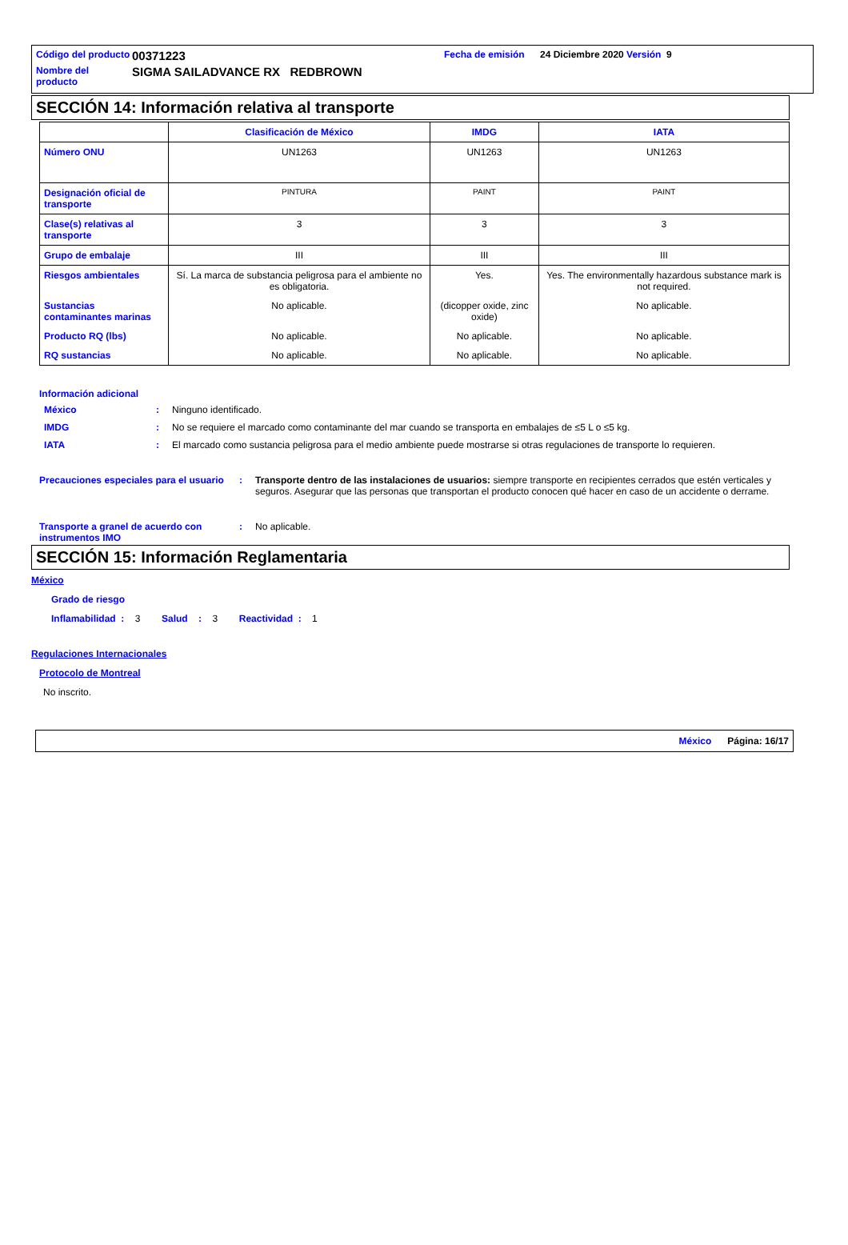| Código del producto | 00371223 | Fecha de emisión | 24 Diciembre 2020 Versión 9 |
| Nombre del producto | SIGMA SAILADVANCE RX REDBROWN | | |
SECCIÓN 14: Información relativa al transporte
| | Clasificación de México | IMDG | IATA |
| --- | --- | --- | --- |
| Número ONU | UN1263 | UN1263 | UN1263 |
| Designación oficial de transporte | PINTURA | PAINT | PAINT |
| Clase(s) relativas al transporte | 3 | 3 | 3 |
| Grupo de embalaje | III | III | III |
| Riesgos ambientales | Sí. La marca de substancia peligrosa para el ambiente no es obligatoria. | Yes. | Yes. The environmentally hazardous substance mark is not required. |
| Sustancias contaminantes marinas | No aplicable. | (dicopper oxide, zinc oxide) | No aplicable. |
| Producto RQ (lbs) | No aplicable. | No aplicable. | No aplicable. |
| RQ sustancias | No aplicable. | No aplicable. | No aplicable. |
Información adicional
México : Ninguno identificado.
IMDG : No se requiere el marcado como contaminante del mar cuando se transporta en embalajes de ≤5 L o ≤5 kg.
IATA : El marcado como sustancia peligrosa para el medio ambiente puede mostrarse si otras regulaciones de transporte lo requieren.
Precauciones especiales para el usuario
: Transporte dentro de las instalaciones de usuarios: siempre transporte en recipientes cerrados que estén verticales y seguros. Asegurar que las personas que transportan el producto conocen qué hacer en caso de un accidente o derrame.
Transporte a granel de acuerdo con instrumentos IMO
: No aplicable.
SECCIÓN 15: Información Reglamentaria
México
Grado de riesgo
Inflamabilidad : 3 Salud : 3 Reactividad : 1
Regulaciones Internacionales
Protocolo de Montreal
No inscrito.
México Página: 16/17